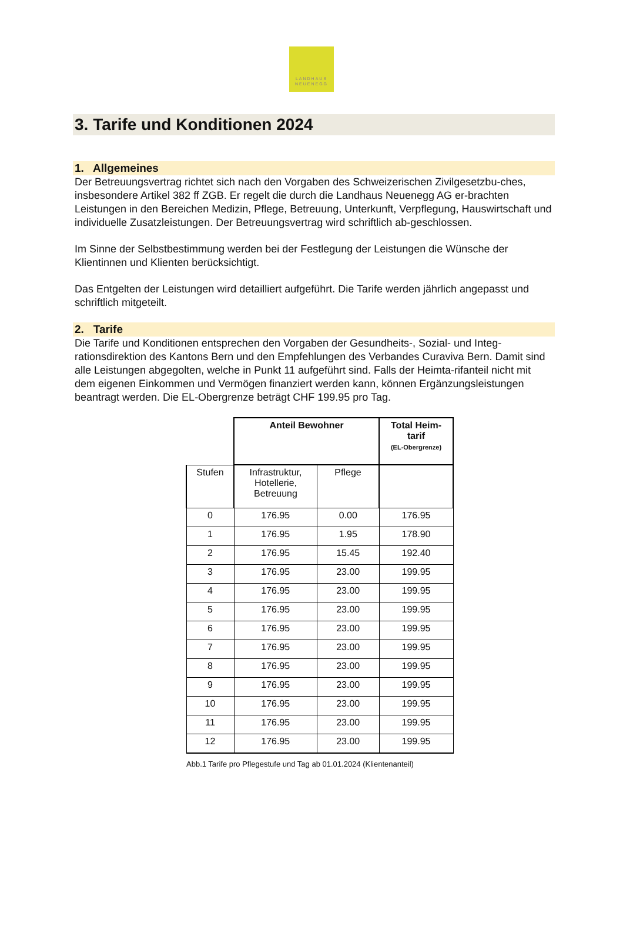LANDHAUS
NEUENEGG
3. Tarife und Konditionen 2024
1. Allgemeines
Der Betreuungsvertrag richtet sich nach den Vorgaben des Schweizerischen Zivilgesetzbu-ches, insbesondere Artikel 382 ff ZGB. Er regelt die durch die Landhaus Neuenegg AG er-brachten Leistungen in den Bereichen Medizin, Pflege, Betreuung, Unterkunft, Verpflegung, Hauswirtschaft und individuelle Zusatzleistungen. Der Betreuungsvertrag wird schriftlich ab-geschlossen.
Im Sinne der Selbstbestimmung werden bei der Festlegung der Leistungen die Wünsche der Klientinnen und Klienten berücksichtigt.
Das Entgelten der Leistungen wird detailliert aufgeführt. Die Tarife werden jährlich angepasst und schriftlich mitgeteilt.
2. Tarife
Die Tarife und Konditionen entsprechen den Vorgaben der Gesundheits-, Sozial- und Integ-rationsdirektion des Kantons Bern und den Empfehlungen des Verbandes Curaviva Bern. Damit sind alle Leistungen abgegolten, welche in Punkt 11 aufgeführt sind. Falls der Heimta-rifanteil nicht mit dem eigenen Einkommen und Vermögen finanziert werden kann, können Ergänzungsleistungen beantragt werden. Die EL-Obergrenze beträgt CHF 199.95 pro Tag.
| | Anteil Bewohner | | Total Heim- tarif (EL-Obergrenze) |
| --- | --- | --- | --- |
| Stufen | Infrastruktur, Hotellerie, Betreuung | Pflege | |
| 0 | 176.95 | 0.00 | 176.95 |
| 1 | 176.95 | 1.95 | 178.90 |
| 2 | 176.95 | 15.45 | 192.40 |
| 3 | 176.95 | 23.00 | 199.95 |
| 4 | 176.95 | 23.00 | 199.95 |
| 5 | 176.95 | 23.00 | 199.95 |
| 6 | 176.95 | 23.00 | 199.95 |
| 7 | 176.95 | 23.00 | 199.95 |
| 8 | 176.95 | 23.00 | 199.95 |
| 9 | 176.95 | 23.00 | 199.95 |
| 10 | 176.95 | 23.00 | 199.95 |
| 11 | 176.95 | 23.00 | 199.95 |
| 12 | 176.95 | 23.00 | 199.95 |
Abb.1 Tarife pro Pflegestufe und Tag ab 01.01.2024 (Klientenanteil)